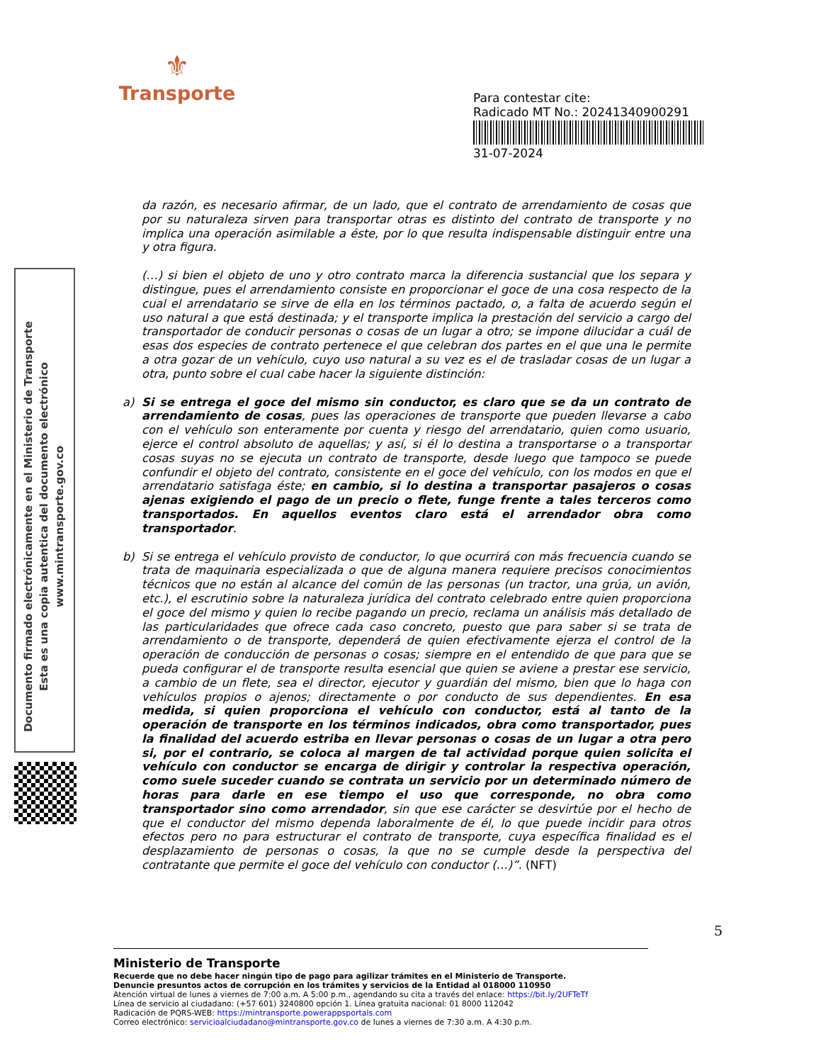⚜
Transporte
Para contestar cite:
Radicado MT No.: 20241340900291
31-07-2024
Documento firmado electrónicamente en el Ministerio de Transporte
Esta es una copia autentica del documento electrónico
www.mintransporte.gov.co
da razón, es necesario afirmar, de un lado, que el contrato de arrendamiento de cosas que por su naturaleza sirven para transportar otras es distinto del contrato de transporte y no implica una operación asimilable a éste, por lo que resulta indispensable distinguir entre una y otra figura.
(…) si bien el objeto de uno y otro contrato marca la diferencia sustancial que los separa y distingue, pues el arrendamiento consiste en proporcionar el goce de una cosa respecto de la cual el arrendatario se sirve de ella en los términos pactado, o, a falta de acuerdo según el uso natural a que está destinada; y el transporte implica la prestación del servicio a cargo del transportador de conducir personas o cosas de un lugar a otro; se impone dilucidar a cuál de esas dos especies de contrato pertenece el que celebran dos partes en el que una le permite a otra gozar de un vehículo, cuyo uso natural a su vez es el de trasladar cosas de un lugar a otra, punto sobre el cual cabe hacer la siguiente distinción:
a) Si se entrega el goce del mismo sin conductor, es claro que se da un contrato de arrendamiento de cosas, pues las operaciones de transporte que pueden llevarse a cabo con el vehículo son enteramente por cuenta y riesgo del arrendatario, quien como usuario, ejerce el control absoluto de aquellas; y así, si él lo destina a transportarse o a transportar cosas suyas no se ejecuta un contrato de transporte, desde luego que tampoco se puede confundir el objeto del contrato, consistente en el goce del vehículo, con los modos en que el arrendatario satisfaga éste; en cambio, si lo destina a transportar pasajeros o cosas ajenas exigiendo el pago de un precio o flete, funge frente a tales terceros como transportados. En aquellos eventos claro está el arrendador obra como transportador.
b) Si se entrega el vehículo provisto de conductor, lo que ocurrirá con más frecuencia cuando se trata de maquinaria especializada o que de alguna manera requiere precisos conocimientos técnicos que no están al alcance del común de las personas (un tractor, una grúa, un avión, etc.), el escrutinio sobre la naturaleza jurídica del contrato celebrado entre quien proporciona el goce del mismo y quien lo recibe pagando un precio, reclama un análisis más detallado de las particularidades que ofrece cada caso concreto, puesto que para saber si se trata de arrendamiento o de transporte, dependerá de quien efectivamente ejerza el control de la operación de conducción de personas o cosas; siempre en el entendido de que para que se pueda configurar el de transporte resulta esencial que quien se aviene a prestar ese servicio, a cambio de un flete, sea el director, ejecutor y guardián del mismo, bien que lo haga con vehículos propios o ajenos; directamente o por conducto de sus dependientes. En esa medida, si quien proporciona el vehículo con conductor, está al tanto de la operación de transporte en los términos indicados, obra como transportador, pues la finalidad del acuerdo estriba en llevar personas o cosas de un lugar a otra pero si, por el contrario, se coloca al margen de tal actividad porque quien solicita el vehículo con conductor se encarga de dirigir y controlar la respectiva operación, como suele suceder cuando se contrata un servicio por un determinado número de horas para darle en ese tiempo el uso que corresponde, no obra como transportador sino como arrendador, sin que ese carácter se desvirtúe por el hecho de que el conductor del mismo dependa laboralmente de él, lo que puede incidir para otros efectos pero no para estructurar el contrato de transporte, cuya específica finalidad es el desplazamiento de personas o cosas, la que no se cumple desde la perspectiva del contratante que permite el goce del vehículo con conductor (…)”. (NFT)
5
Ministerio de Transporte
Recuerde que no debe hacer ningún tipo de pago para agilizar trámites en el Ministerio de Transporte.
Denuncie presuntos actos de corrupción en los trámites y servicios de la Entidad al 018000 110950
Atención virtual de lunes a viernes de 7:00 a.m. A 5:00 p.m., agendando su cita a través del enlace: https://bit.ly/2UFTeTf
Línea de servicio al ciudadano: (+57 601) 3240800 opción 1. Línea gratuita nacional: 01 8000 112042
Radicación de PQRS-WEB: https://mintransporte.powerappsportals.com
Correo electrónico: servicioalciudadano@mintransporte.gov.co de lunes a viernes de 7:30 a.m. A 4:30 p.m.